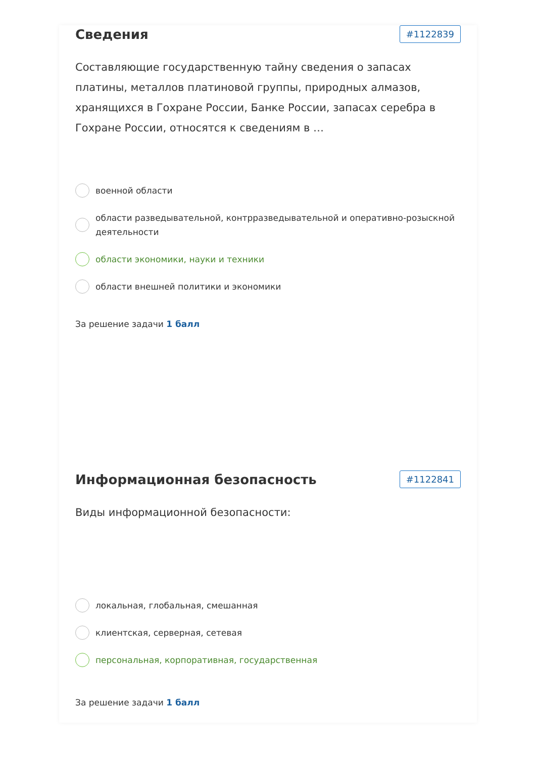Сведения
#1122839
Составляющие государственную тайну сведения о запасах платины, металлов платиновой группы, природных алмазов, хранящихся в Гохране России, Банке России, запасах серебра в Гохране России, относятся к сведениям в …
военной области
области разведывательной, контрразведывательной и оперативно-розыскной деятельности
области экономики, науки и техники
области внешней политики и экономики
За решение задачи 1 балл
Информационная безопасность
#1122841
Виды информационной безопасности:
локальная, глобальная, смешанная
клиентская, серверная, сетевая
персональная, корпоративная, государственная
За решение задачи 1 балл